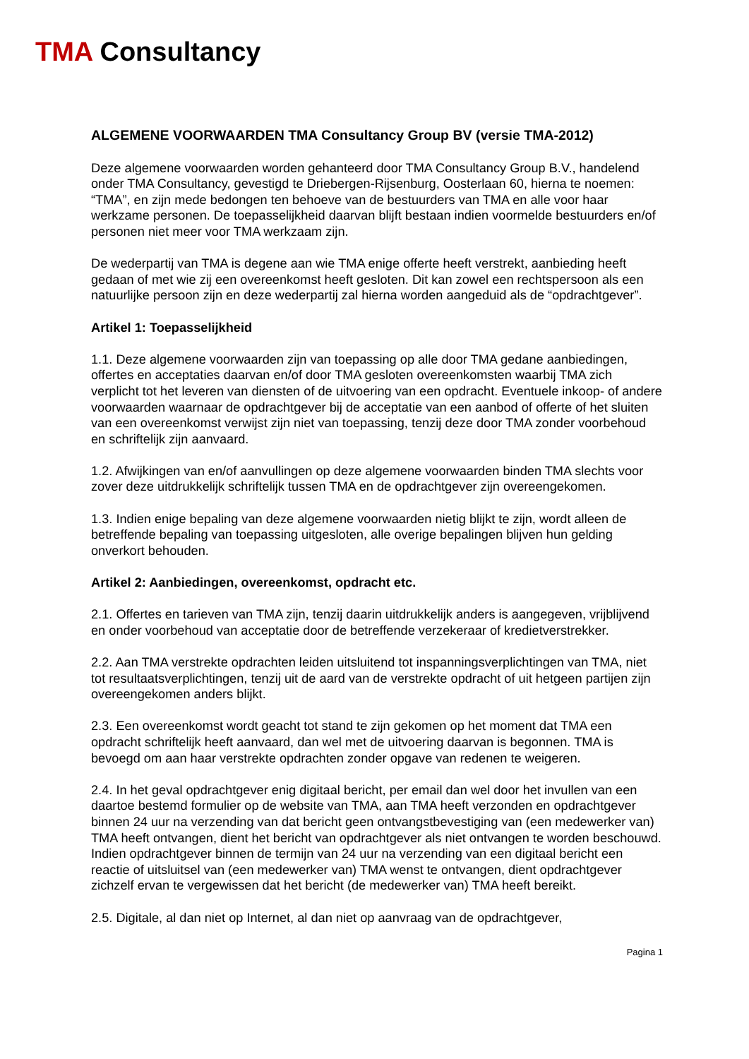TMA Consultancy
ALGEMENE VOORWAARDEN TMA Consultancy Group BV (versie TMA-2012)
Deze algemene voorwaarden worden gehanteerd door TMA Consultancy Group B.V., handelend onder TMA Consultancy, gevestigd te Driebergen-Rijsenburg, Oosterlaan 60, hierna te noemen: “TMA”, en zijn mede bedongen ten behoeve van de bestuurders van TMA en alle voor haar werkzame personen. De toepasselijkheid daarvan blijft bestaan indien voormelde bestuurders en/of personen niet meer voor TMA werkzaam zijn.
De wederpartij van TMA is degene aan wie TMA enige offerte heeft verstrekt, aanbieding heeft gedaan of met wie zij een overeenkomst heeft gesloten. Dit kan zowel een rechtspersoon als een natuurlijke persoon zijn en deze wederpartij zal hierna worden aangeduid als de “opdrachtgever”.
Artikel 1: Toepasselijkheid
1.1. Deze algemene voorwaarden zijn van toepassing op alle door TMA gedane aanbiedingen, offertes en acceptaties daarvan en/of door TMA gesloten overeenkomsten waarbij TMA zich verplicht tot het leveren van diensten of de uitvoering van een opdracht. Eventuele inkoop- of andere voorwaarden waarnaar de opdrachtgever bij de acceptatie van een aanbod of offerte of het sluiten van een overeenkomst verwijst zijn niet van toepassing, tenzij deze door TMA zonder voorbehoud en schriftelijk zijn aanvaard.
1.2. Afwijkingen van en/of aanvullingen op deze algemene voorwaarden binden TMA slechts voor zover deze uitdrukkelijk schriftelijk tussen TMA en de opdrachtgever zijn overeengekomen.
1.3. Indien enige bepaling van deze algemene voorwaarden nietig blijkt te zijn, wordt alleen de betreffende bepaling van toepassing uitgesloten, alle overige bepalingen blijven hun gelding onverkort behouden.
Artikel 2: Aanbiedingen, overeenkomst, opdracht etc.
2.1. Offertes en tarieven van TMA zijn, tenzij daarin uitdrukkelijk anders is aangegeven, vrijblijvend en onder voorbehoud van acceptatie door de betreffende verzekeraar of kredietverstrekker.
2.2. Aan TMA verstrekte opdrachten leiden uitsluitend tot inspanningsverplichtingen van TMA, niet tot resultaatsverplichtingen, tenzij uit de aard van de verstrekte opdracht of uit hetgeen partijen zijn overeengekomen anders blijkt.
2.3. Een overeenkomst wordt geacht tot stand te zijn gekomen op het moment dat TMA een opdracht schriftelijk heeft aanvaard, dan wel met de uitvoering daarvan is begonnen. TMA is bevoegd om aan haar verstrekte opdrachten zonder opgave van redenen te weigeren.
2.4. In het geval opdrachtgever enig digitaal bericht, per email dan wel door het invullen van een daartoe bestemd formulier op de website van TMA, aan TMA heeft verzonden en opdrachtgever binnen 24 uur na verzending van dat bericht geen ontvangstbevestiging van (een medewerker van) TMA heeft ontvangen, dient het bericht van opdrachtgever als niet ontvangen te worden beschouwd. Indien opdrachtgever binnen de termijn van 24 uur na verzending van een digitaal bericht een reactie of uitsluitsel van (een medewerker van) TMA wenst te ontvangen, dient opdrachtgever zichzelf ervan te vergewissen dat het bericht (de medewerker van) TMA heeft bereikt.
2.5. Digitale, al dan niet op Internet, al dan niet op aanvraag van de opdrachtgever,
Pagina 1